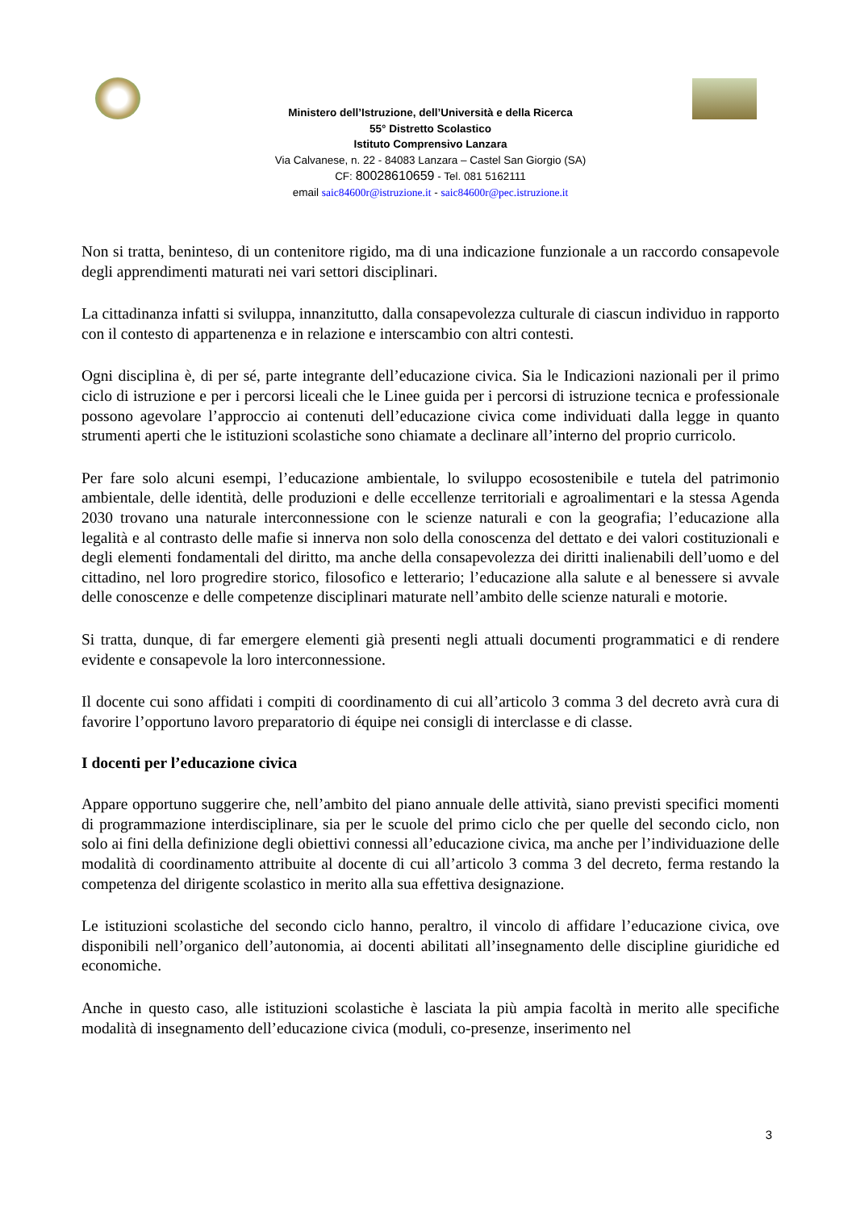Ministero dell’Istruzione, dell’Università e della Ricerca
55° Distretto Scolastico
Istituto Comprensivo Lanzara
Via Calvanese, n. 22 - 84083 Lanzara – Castel San Giorgio (SA)
CF: 80028610659 - Tel. 081 5162111
email saic84600r@istruzione.it - saic84600r@pec.istruzione.it
Non si tratta, beninteso, di un contenitore rigido, ma di una indicazione funzionale a un raccordo consapevole degli apprendimenti maturati nei vari settori disciplinari.
La cittadinanza infatti si sviluppa, innanzitutto, dalla consapevolezza culturale di ciascun individuo in rapporto con il contesto di appartenenza e in relazione e interscambio con altri contesti.
Ogni disciplina è, di per sé, parte integrante dell’educazione civica. Sia le Indicazioni nazionali per il primo ciclo di istruzione e per i percorsi liceali che le Linee guida per i percorsi di istruzione tecnica e professionale possono agevolare l’approccio ai contenuti dell’educazione civica come individuati dalla legge in quanto strumenti aperti che le istituzioni scolastiche sono chiamate a declinare all’interno del proprio curricolo.
Per fare solo alcuni esempi, l’educazione ambientale, lo sviluppo ecosostenibile e tutela del patrimonio ambientale, delle identità, delle produzioni e delle eccellenze territoriali e agroalimentari e la stessa Agenda 2030 trovano una naturale interconnessione con le scienze naturali e con la geografia; l’educazione alla legalità e al contrasto delle mafie si innerva non solo della conoscenza del dettato e dei valori costituzionali e degli elementi fondamentali del diritto, ma anche della consapevolezza dei diritti inalienabili dell’uomo e del cittadino, nel loro progredire storico, filosofico e letterario; l’educazione alla salute e al benessere si avvale delle conoscenze e delle competenze disciplinari maturate nell’ambito delle scienze naturali e motorie.
Si tratta, dunque, di far emergere elementi già presenti negli attuali documenti programmatici e di rendere evidente e consapevole la loro interconnessione.
Il docente cui sono affidati i compiti di coordinamento di cui all’articolo 3 comma 3 del decreto avrà cura di favorire l’opportuno lavoro preparatorio di équipe nei consigli di interclasse e di classe.
I docenti per l’educazione civica
Appare opportuno suggerire che, nell’ambito del piano annuale delle attività, siano previsti specifici momenti di programmazione interdisciplinare, sia per le scuole del primo ciclo che per quelle del secondo ciclo, non solo ai fini della definizione degli obiettivi connessi all’educazione civica, ma anche per l’individuazione delle modalità di coordinamento attribuite al docente di cui all’articolo 3 comma 3 del decreto, ferma restando la competenza del dirigente scolastico in merito alla sua effettiva designazione.
Le istituzioni scolastiche del secondo ciclo hanno, peraltro, il vincolo di affidare l’educazione civica, ove disponibili nell’organico dell’autonomia, ai docenti abilitati all’insegnamento delle discipline giuridiche ed economiche.
Anche in questo caso, alle istituzioni scolastiche è lasciata la più ampia facoltà in merito alle specifiche modalità di insegnamento dell’educazione civica (moduli, co-presenze, inserimento nel
3